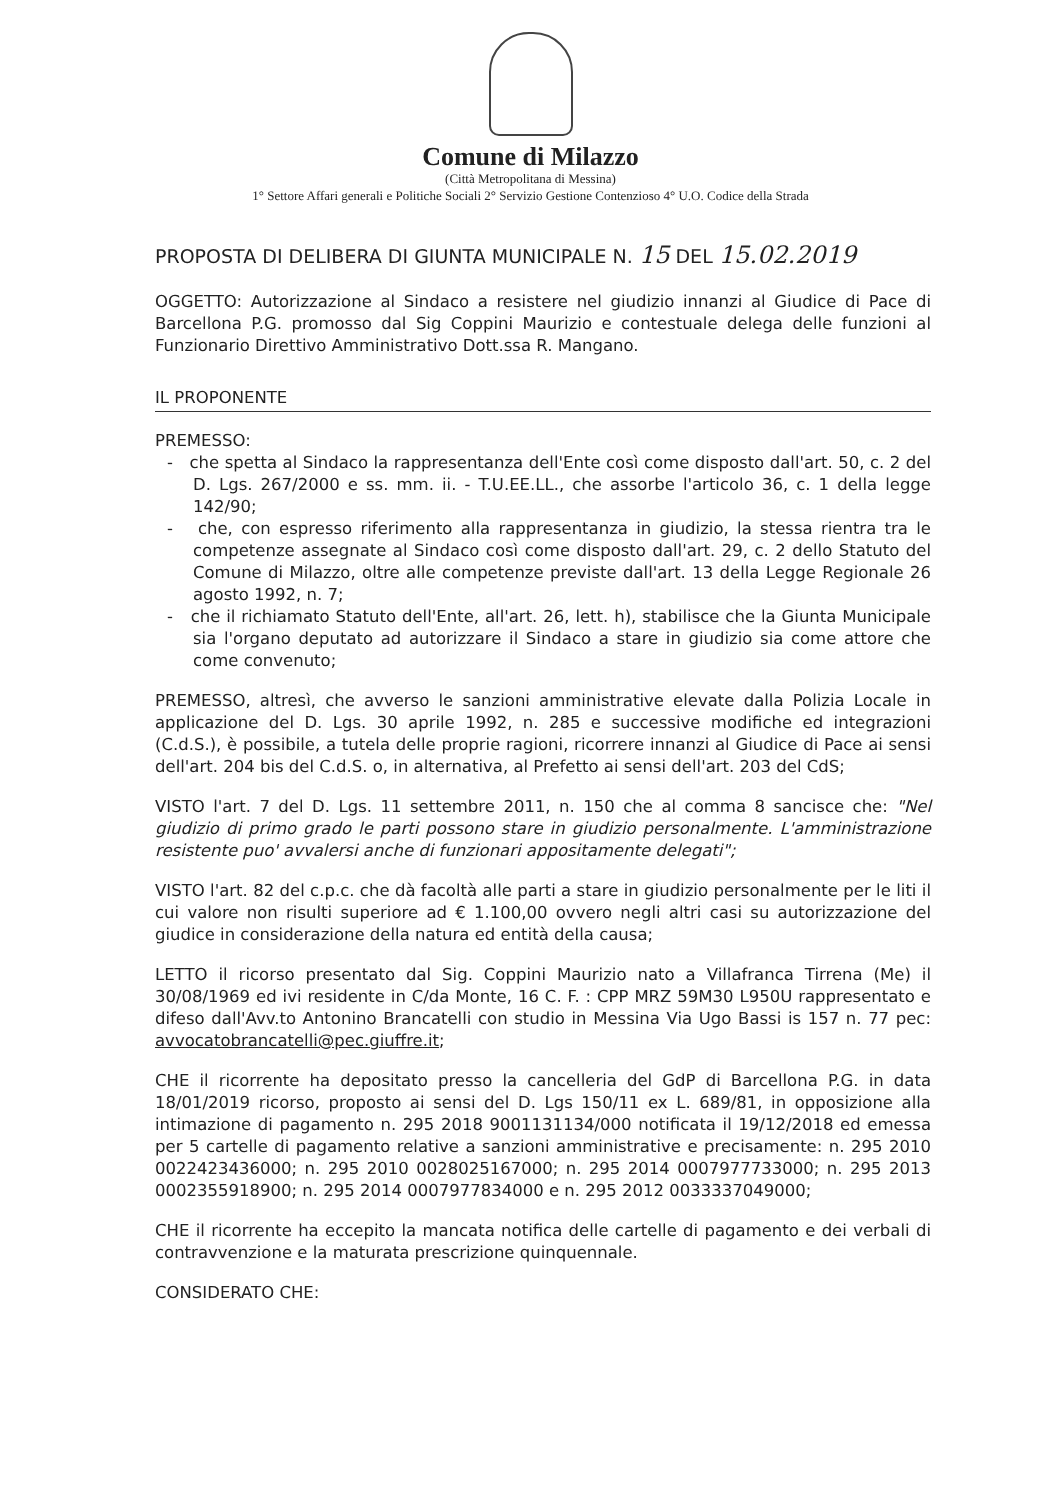Comune di Milazzo
(Città Metropolitana di Messina)
1° Settore Affari generali e Politiche Sociali 2° Servizio Gestione Contenzioso 4° U.O. Codice della Strada
PROPOSTA DI DELIBERA DI GIUNTA MUNICIPALE N. 15 DEL 15.02.2019
OGGETTO: Autorizzazione al Sindaco a resistere nel giudizio innanzi al Giudice di Pace di Barcellona P.G. promosso dal Sig Coppini Maurizio e contestuale delega delle funzioni al Funzionario Direttivo Amministrativo Dott.ssa R. Mangano.
IL PROPONENTE
PREMESSO:
- che spetta al Sindaco la rappresentanza dell'Ente così come disposto dall'art. 50, c. 2 del D. Lgs. 267/2000 e ss. mm. ii. - T.U.EE.LL., che assorbe l'articolo 36, c. 1 della legge 142/90;
- che, con espresso riferimento alla rappresentanza in giudizio, la stessa rientra tra le competenze assegnate al Sindaco così come disposto dall'art. 29, c. 2 dello Statuto del Comune di Milazzo, oltre alle competenze previste dall'art. 13 della Legge Regionale 26 agosto 1992, n. 7;
- che il richiamato Statuto dell'Ente, all'art. 26, lett. h), stabilisce che la Giunta Municipale sia l'organo deputato ad autorizzare il Sindaco a stare in giudizio sia come attore che come convenuto;
PREMESSO, altresì, che avverso le sanzioni amministrative elevate dalla Polizia Locale in applicazione del D. Lgs. 30 aprile 1992, n. 285 e successive modifiche ed integrazioni (C.d.S.), è possibile, a tutela delle proprie ragioni, ricorrere innanzi al Giudice di Pace ai sensi dell'art. 204 bis del C.d.S. o, in alternativa, al Prefetto ai sensi dell'art. 203 del CdS;
VISTO l'art. 7 del D. Lgs. 11 settembre 2011, n. 150 che al comma 8 sancisce che: "Nel giudizio di primo grado le parti possono stare in giudizio personalmente. L'amministrazione resistente puo' avvalersi anche di funzionari appositamente delegati";
VISTO l'art. 82 del c.p.c. che dà facoltà alle parti a stare in giudizio personalmente per le liti il cui valore non risulti superiore ad € 1.100,00 ovvero negli altri casi su autorizzazione del giudice in considerazione della natura ed entità della causa;
LETTO il ricorso presentato dal Sig. Coppini Maurizio nato a Villafranca Tirrena (Me) il 30/08/1969 ed ivi residente in C/da Monte, 16 C. F. : CPP MRZ 59M30 L950U rappresentato e difeso dall'Avv.to Antonino Brancatelli con studio in Messina Via Ugo Bassi is 157 n. 77 pec: avvocatobrancatelli@pec.giuffre.it;
CHE il ricorrente ha depositato presso la cancelleria del GdP di Barcellona P.G. in data 18/01/2019 ricorso, proposto ai sensi del D. Lgs 150/11 ex L. 689/81, in opposizione alla intimazione di pagamento n. 295 2018 9001131134/000 notificata il 19/12/2018 ed emessa per 5 cartelle di pagamento relative a sanzioni amministrative e precisamente: n. 295 2010 0022423436000; n. 295 2010 0028025167000; n. 295 2014 0007977733000; n. 295 2013 0002355918900; n. 295 2014 0007977834000 e n. 295 2012 0033337049000;
CHE il ricorrente ha eccepito la mancata notifica delle cartelle di pagamento e dei verbali di contravvenzione e la maturata prescrizione quinquennale.
CONSIDERATO CHE: